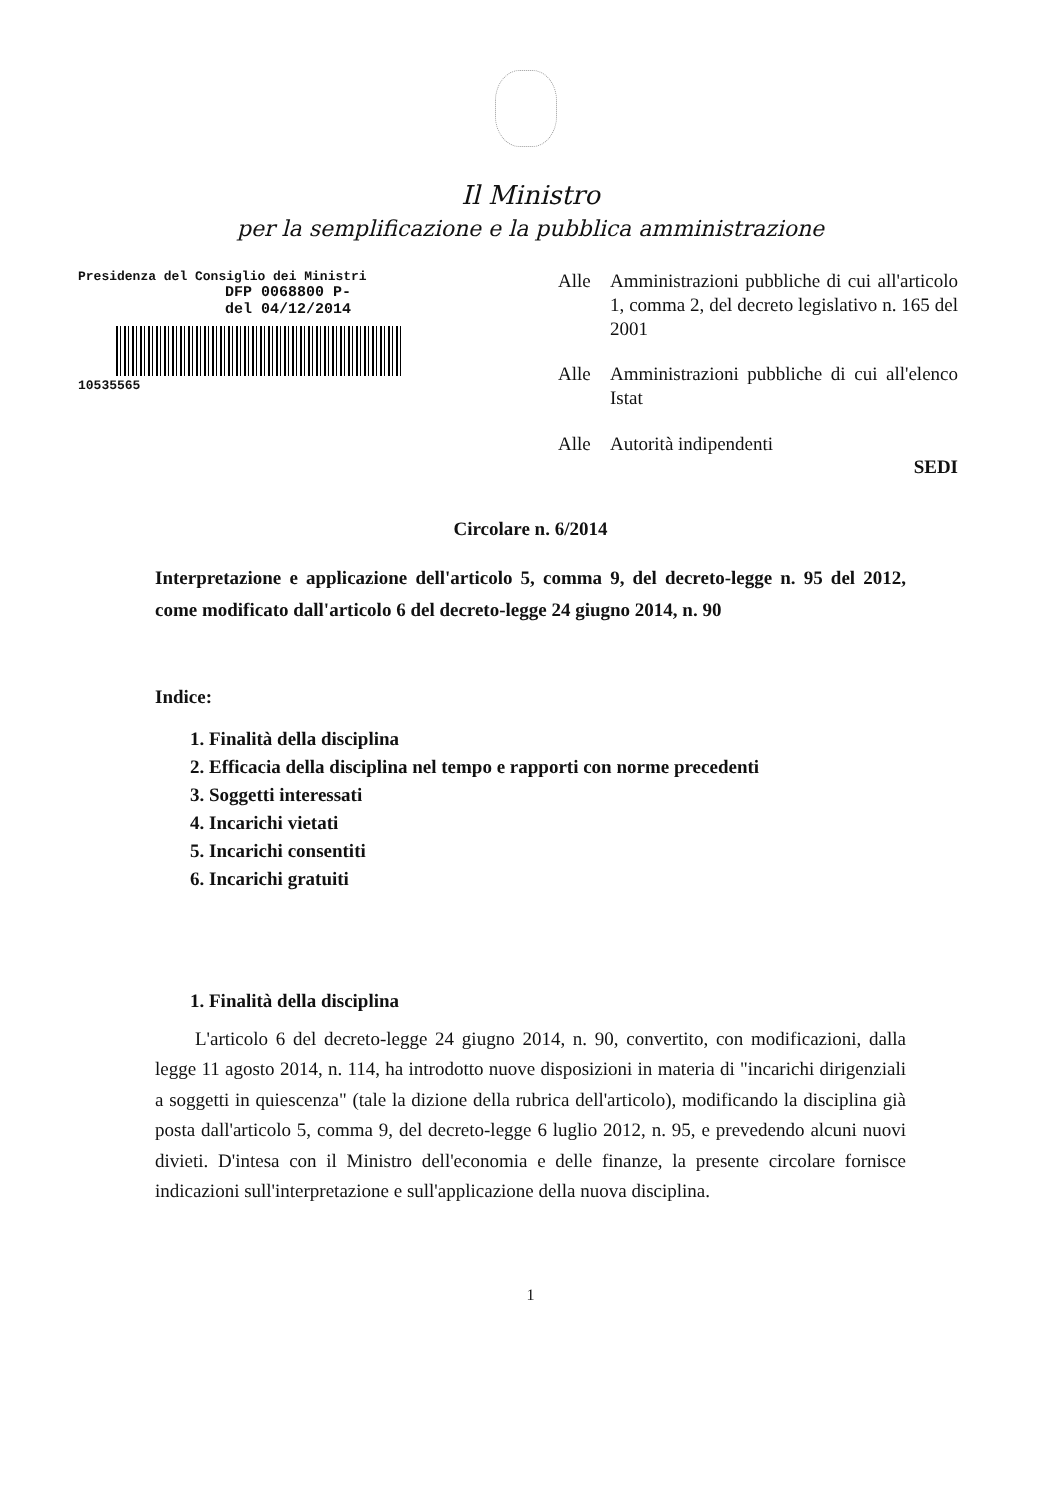Il Ministro
per la semplificazione e la pubblica amministrazione
Presidenza del Consiglio dei Ministri
DFP 0068800 P-
del 04/12/2014
10535565
Alle Amministrazioni pubbliche di cui all'articolo 1, comma 2, del decreto legislativo n. 165 del 2001
Alle Amministrazioni pubbliche di cui all'elenco Istat
Alle Autorità indipendenti
SEDI
Circolare n. 6/2014
Interpretazione e applicazione dell'articolo 5, comma 9, del decreto-legge n. 95 del 2012, come modificato dall'articolo 6 del decreto-legge 24 giugno 2014, n. 90
Indice:
1. Finalità della disciplina
2. Efficacia della disciplina nel tempo e rapporti con norme precedenti
3. Soggetti interessati
4. Incarichi vietati
5. Incarichi consentiti
6. Incarichi gratuiti
1. Finalità della disciplina
L'articolo 6 del decreto-legge 24 giugno 2014, n. 90, convertito, con modificazioni, dalla legge 11 agosto 2014, n. 114, ha introdotto nuove disposizioni in materia di "incarichi dirigenziali a soggetti in quiescenza" (tale la dizione della rubrica dell'articolo), modificando la disciplina già posta dall'articolo 5, comma 9, del decreto-legge 6 luglio 2012, n. 95, e prevedendo alcuni nuovi divieti. D'intesa con il Ministro dell'economia e delle finanze, la presente circolare fornisce indicazioni sull'interpretazione e sull'applicazione della nuova disciplina.
1